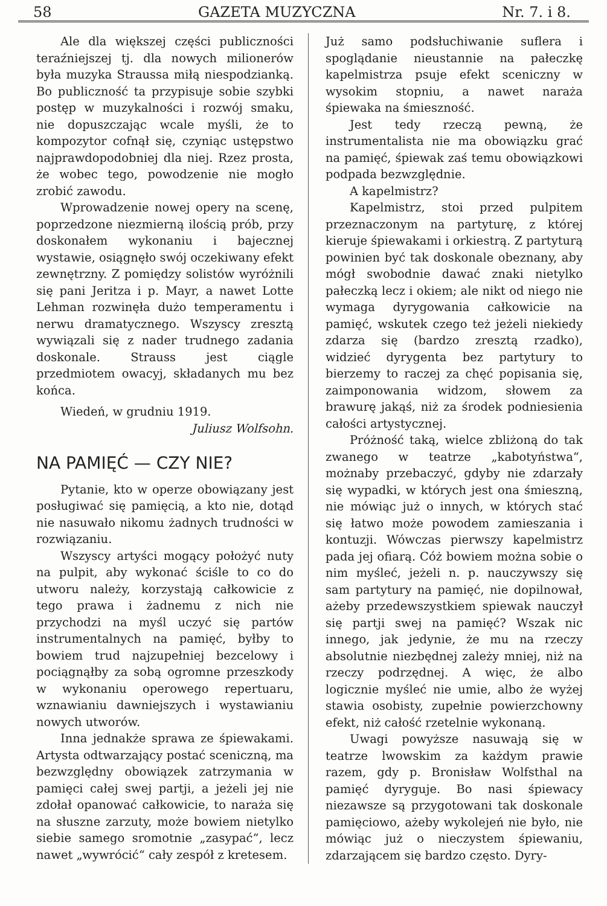58 GAZETA MUZYCZNA Nr. 7. i 8.
Ale dla większej części publiczności teraźniejszej tj. dla nowych milionerów była muzyka Straussa miłą niespodzianką. Bo publiczność ta przypisuje sobie szybki postęp w muzykalności i rozwój smaku, nie dopuszczając wcale myśli, że to kompozytor cofnął się, czyniąc ustępstwo najprawdopodobniej dla niej. Rzez prosta, że wobec tego, powodzenie nie mogło zrobić zawodu.
Wprowadzenie nowej opery na scenę, poprzedzone niezmierną ilością prób, przy doskonałem wykonaniu i bajecznej wystawie, osiągnęło swój oczekiwany efekt zewnętrzny. Z pomiędzy solistów wyróżnili się pani Jeritza i p. Mayr, a nawet Lotte Lehman rozwinęła dużo temperamentu i nerwu dramatycznego. Wszyscy zresztą wywiązali się z nader trudnego zadania doskonale. Strauss jest ciągle przedmiotem owacyj, składanych mu bez końca.
Wiedeń, w grudniu 1919.
Juliusz Wolfsohn.
NA PAMIĘĆ — CZY NIE?
Pytanie, kto w operze obowiązany jest posługiwać się pamięcią, a kto nie, dotąd nie nasuwało nikomu żadnych trudności w rozwiązaniu.
Wszyscy artyści mogący położyć nuty na pulpit, aby wykonać ściśle to co do utworu należy, korzystają całkowicie z tego prawa i żadnemu z nich nie przychodzi na myśl uczyć się partów instrumentalnych na pamięć, byłby to bowiem trud najzupełniej bezcelowy i pociągnąłby za sobą ogromne przeszkody w wykonaniu operowego repertuaru, wznawianiu dawniejszych i wystawianiu nowych utworów.
Inna jednakże sprawa ze śpiewakami. Artysta odtwarzający postać sceniczną, ma bezwzględny obowiązek zatrzymania w pamięci całej swej partji, a jeżeli jej nie zdołał opanować całkowicie, to naraża się na słuszne zarzuty, może bowiem nietylko siebie samego sromotnie „zasypać“, lecz nawet „wywrócić“ cały zespół z kretesem.
Już samo podsłuchiwanie suflera i spoglądanie nieustannie na pałeczkę kapelmistrza psuje efekt sceniczny w wysokim stopniu, a nawet naraża śpiewaka na śmieszność.
Jest tedy rzeczą pewną, że instrumentalista nie ma obowiązku grać na pamięć, śpiewak zaś temu obowiązkowi podpada bezwzględnie.
A kapelmistrz?
Kapelmistrz, stoi przed pulpitem przeznaczonym na partyturę, z której kieruje śpiewakami i orkiestrą. Z partyturą powinien być tak doskonale obeznany, aby mógł swobodnie dawać znaki nietylko pałeczką lecz i okiem; ale nikt od niego nie wymaga dyrygowania całkowicie na pamięć, wskutek czego też jeżeli niekiedy zdarza się (bardzo zresztą rzadko), widzieć dyrygenta bez partytury to bierzemy to raczej za chęć popisania się, zaimponowania widzom, słowem za brawurę jakąś, niż za środek podniesienia całości artystycznej.
Próżność taką, wielce zbliżoną do tak zwanego w teatrze „kabotyństwa“, możnaby przebaczyć, gdyby nie zdarzały się wypadki, w których jest ona śmieszną, nie mówiąc już o innych, w których stać się łatwo może powodem zamieszania i kontuzji. Wówczas pierwszy kapelmistrz pada jej ofiarą. Cóż bowiem można sobie o nim myśleć, jeżeli n. p. nauczywszy się sam partytury na pamięć, nie dopilnował, ażeby przedewszystkiem spiewak nauczył się partji swej na pamięć? Wszak nic innego, jak jedynie, że mu na rzeczy absolutnie niezbędnej zależy mniej, niż na rzeczy podrzędnej. A więc, że albo logicznie myśleć nie umie, albo że wyżej stawia osobisty, zupełnie powierzchowny efekt, niż całość rzetelnie wykonaną.
Uwagi powyższe nasuwają się w teatrze lwowskim za każdym prawie razem, gdy p. Bronisław Wolfsthal na pamięć dyryguje. Bo nasi śpiewacy niezawsze są przygotowani tak doskonale pamięciowo, ażeby wykolejeń nie było, nie mówiąc już o nieczystem śpiewaniu, zdarzającem się bardzo często. Dyry-